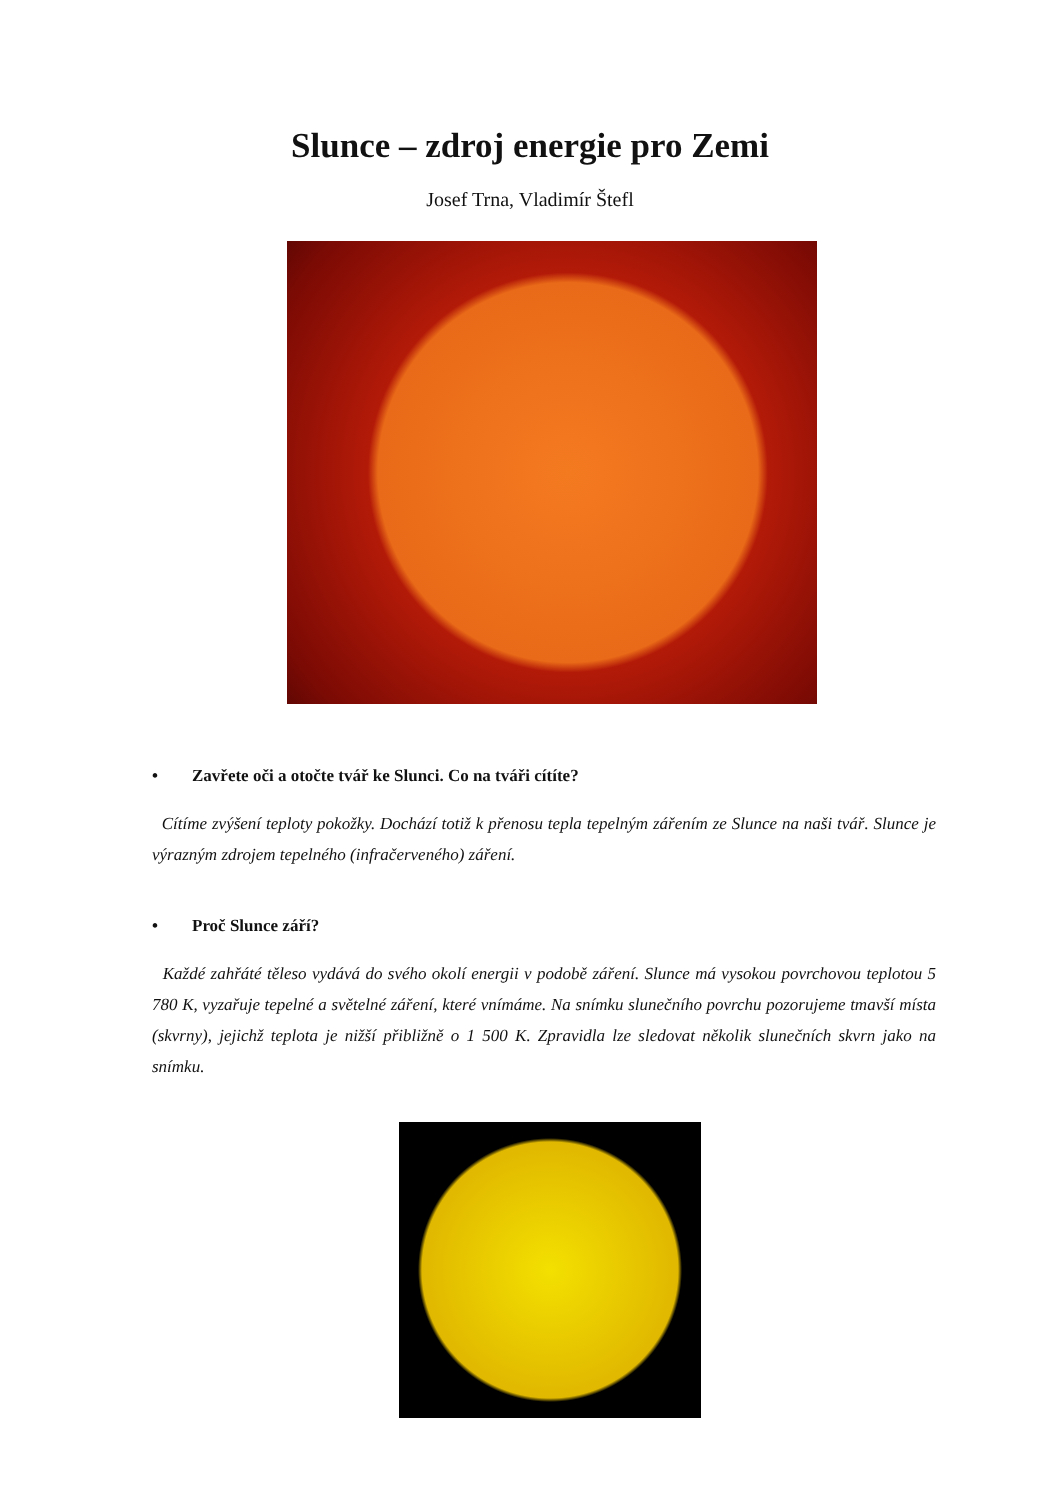Slunce – zdroj energie pro Zemi
Josef Trna, Vladimír Štefl
• Zavřete oči a otočte tvář ke Slunci. Co na tváři cítíte?
Cítíme zvýšení teploty pokožky. Dochází totiž k přenosu tepla tepelným zářením ze Slunce na naši tvář. Slunce je výrazným zdrojem tepelného (infračerveného) záření.
• Proč Slunce září?
Každé zahřáté těleso vydává do svého okolí energii v podobě záření. Slunce má vysokou povrchovou teplotou 5 780 K, vyzařuje tepelné a světelné záření, které vnímáme. Na snímku slunečního povrchu pozorujeme tmavší místa (skvrny), jejichž teplota je nižší přibližně o 1 500 K. Zpravidla lze sledovat několik slunečních skvrn jako na snímku.